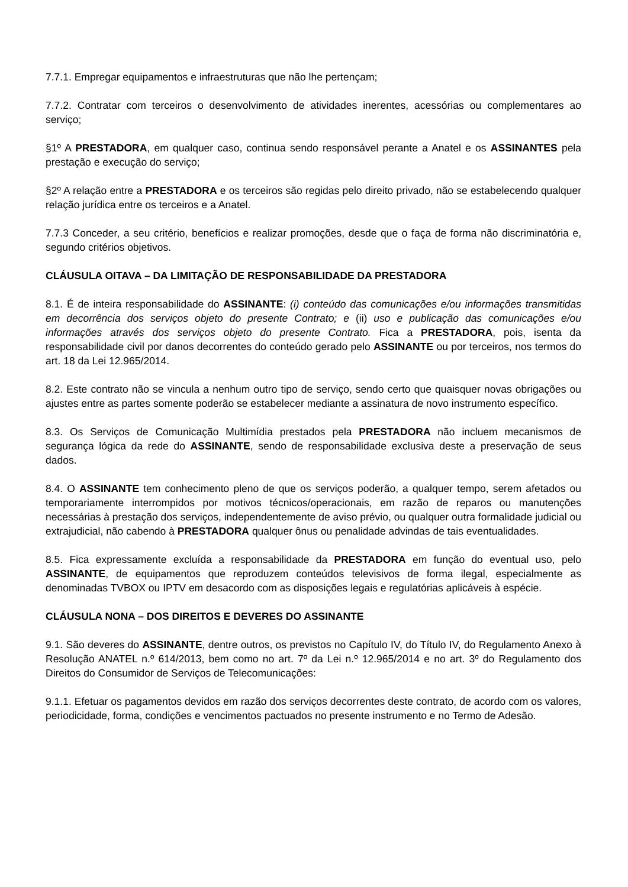7.7.1. Empregar equipamentos e infraestruturas que não lhe pertençam;
7.7.2. Contratar com terceiros o desenvolvimento de atividades inerentes, acessórias ou complementares ao serviço;
§1º A PRESTADORA, em qualquer caso, continua sendo responsável perante a Anatel e os ASSINANTES pela prestação e execução do serviço;
§2º A relação entre a PRESTADORA e os terceiros são regidas pelo direito privado, não se estabelecendo qualquer relação jurídica entre os terceiros e a Anatel.
7.7.3 Conceder, a seu critério, benefícios e realizar promoções, desde que o faça de forma não discriminatória e, segundo critérios objetivos.
CLÁUSULA OITAVA – DA LIMITAÇÃO DE RESPONSABILIDADE DA PRESTADORA
8.1. É de inteira responsabilidade do ASSINANTE: (i) conteúdo das comunicações e/ou informações transmitidas em decorrência dos serviços objeto do presente Contrato; e (ii) uso e publicação das comunicações e/ou informações através dos serviços objeto do presente Contrato. Fica a PRESTADORA, pois, isenta da responsabilidade civil por danos decorrentes do conteúdo gerado pelo ASSINANTE ou por terceiros, nos termos do art. 18 da Lei 12.965/2014.
8.2. Este contrato não se vincula a nenhum outro tipo de serviço, sendo certo que quaisquer novas obrigações ou ajustes entre as partes somente poderão se estabelecer mediante a assinatura de novo instrumento específico.
8.3. Os Serviços de Comunicação Multimídia prestados pela PRESTADORA não incluem mecanismos de segurança lógica da rede do ASSINANTE, sendo de responsabilidade exclusiva deste a preservação de seus dados.
8.4. O ASSINANTE tem conhecimento pleno de que os serviços poderão, a qualquer tempo, serem afetados ou temporariamente interrompidos por motivos técnicos/operacionais, em razão de reparos ou manutenções necessárias à prestação dos serviços, independentemente de aviso prévio, ou qualquer outra formalidade judicial ou extrajudicial, não cabendo à PRESTADORA qualquer ônus ou penalidade advindas de tais eventualidades.
8.5. Fica expressamente excluída a responsabilidade da PRESTADORA em função do eventual uso, pelo ASSINANTE, de equipamentos que reproduzem conteúdos televisivos de forma ilegal, especialmente as denominadas TVBOX ou IPTV em desacordo com as disposições legais e regulatórias aplicáveis à espécie.
CLÁUSULA NONA – DOS DIREITOS E DEVERES DO ASSINANTE
9.1. São deveres do ASSINANTE, dentre outros, os previstos no Capítulo IV, do Título IV, do Regulamento Anexo à Resolução ANATEL n.º 614/2013, bem como no art. 7º da Lei n.º 12.965/2014 e no art. 3º do Regulamento dos Direitos do Consumidor de Serviços de Telecomunicações:
9.1.1. Efetuar os pagamentos devidos em razão dos serviços decorrentes deste contrato, de acordo com os valores, periodicidade, forma, condições e vencimentos pactuados no presente instrumento e no Termo de Adesão.